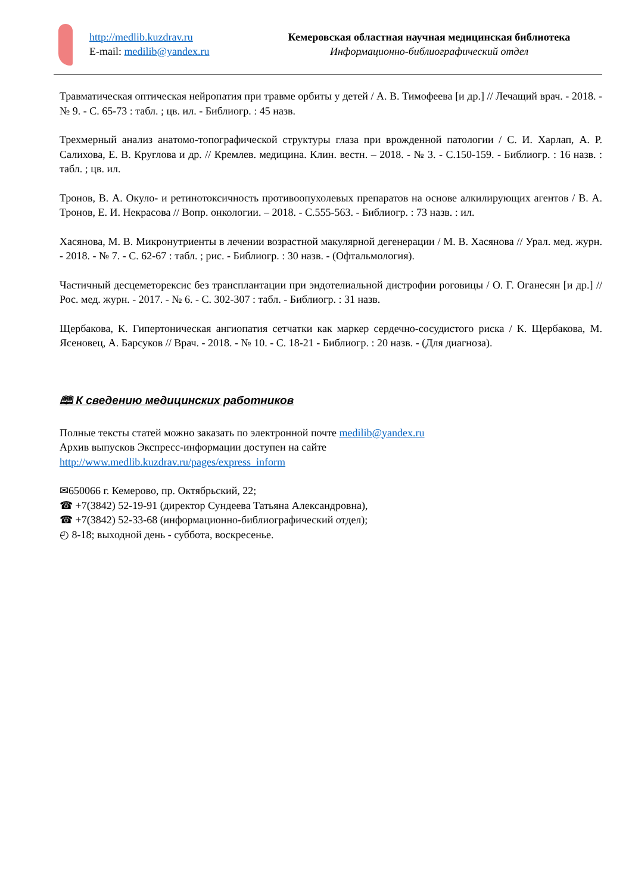http://medlib.kuzdrav.ru
E-mail: medilib@yandex.ru
Кемеровская областная научная медицинская библиотека
Информационно-библиографический отдел
Травматическая оптическая нейропатия при травме орбиты у детей / А. В. Тимофеева [и др.] // Лечащий врач. - 2018. - № 9. - С. 65-73 : табл. ; цв. ил. - Библиогр. : 45 назв.
Трехмерный анализ анатомо-топографической структуры глаза при врожденной патологии / С. И. Харлап, А. Р. Салихова, Е. В. Круглова и др. // Кремлев. медицина. Клин. вестн. – 2018. - № 3. - С.150-159. - Библиогр. : 16 назв. : табл. ; цв. ил.
Тронов, В. А. Окуло- и ретинотоксичность противоопухолевых препаратов на основе алкилирующих агентов / В. А. Тронов, Е. И. Некрасова // Вопр. онкологии. – 2018. - С.555-563. - Библиогр. : 73 назв. : ил.
Хасянова, М. В. Микронутриенты в лечении возрастной макулярной дегенерации / М. В. Хасянова // Урал. мед. журн. - 2018. - № 7. - С. 62-67 : табл. ; рис. - Библиогр. : 30 назв. - (Офтальмология).
Частичный десцеметорексис без трансплантации при эндотелиальной дистрофии роговицы / О. Г. Оганесян [и др.] // Рос. мед. журн. - 2017. - № 6. - С. 302-307 : табл. - Библиогр. : 31 назв.
Щербакова, К. Гипертоническая ангиопатия сетчатки как маркер сердечно-сосудистого риска / К. Щербакова, М. Ясеновец, А. Барсуков // Врач. - 2018. - № 10. - С. 18-21 - Библиогр. : 20 назв. - (Для диагноза).
🕮 К сведению медицинских работников
Полные тексты статей можно заказать по электронной почте medilib@yandex.ru
Архив выпусков Экспресс-информации доступен на сайте
http://www.medlib.kuzdrav.ru/pages/express_inform
✉650066 г. Кемерово, пр. Октябрьский, 22;
☎ +7(3842) 52-19-91 (директор Сундеева Татьяна Александровна),
☎ +7(3842) 52-33-68 (информационно-библиографический отдел);
◴ 8-18; выходной день - суббота, воскресенье.